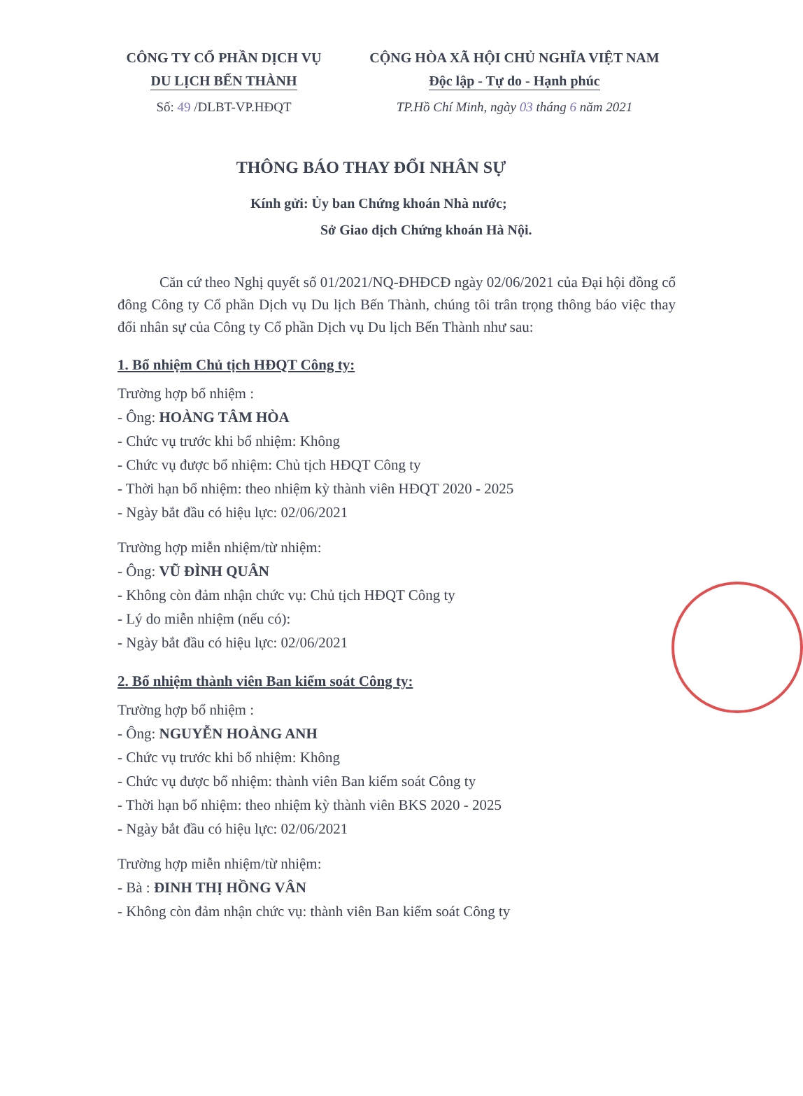CÔNG TY CỔ PHẦN DỊCH VỤ
DU LỊCH BẾN THÀNH
CỘNG HÒA XÃ HỘI CHỦ NGHĨA VIỆT NAM
Độc lập - Tự do - Hạnh phúc
Số: 49 /DLBT-VP.HĐQT TP.Hồ Chí Minh, ngày 03 tháng 6 năm 2021
THÔNG BÁO THAY ĐỔI NHÂN SỰ
Kính gửi: Ủy ban Chứng khoán Nhà nước;
Sở Giao dịch Chứng khoán Hà Nội.
Căn cứ theo Nghị quyết số 01/2021/NQ-ĐHĐCĐ ngày 02/06/2021 của Đại hội đồng cổ đông Công ty Cổ phần Dịch vụ Du lịch Bến Thành, chúng tôi trân trọng thông báo việc thay đổi nhân sự của Công ty Cổ phần Dịch vụ Du lịch Bến Thành như sau:
1. Bổ nhiệm Chủ tịch HĐQT Công ty:
Trường hợp bổ nhiệm :
- Ông: HOÀNG TÂM HÒA
- Chức vụ trước khi bổ nhiệm: Không
- Chức vụ được bổ nhiệm: Chủ tịch HĐQT Công ty
- Thời hạn bổ nhiệm: theo nhiệm kỳ thành viên HĐQT 2020 - 2025
- Ngày bắt đầu có hiệu lực: 02/06/2021
Trường hợp miễn nhiệm/từ nhiệm:
- Ông: VŨ ĐÌNH QUÂN
- Không còn đảm nhận chức vụ: Chủ tịch HĐQT Công ty
- Lý do miễn nhiệm (nếu có):
- Ngày bắt đầu có hiệu lực: 02/06/2021
2. Bổ nhiệm thành viên Ban kiểm soát Công ty:
Trường hợp bổ nhiệm :
- Ông: NGUYỄN HOÀNG ANH
- Chức vụ trước khi bổ nhiệm: Không
- Chức vụ được bổ nhiệm: thành viên Ban kiểm soát Công ty
- Thời hạn bổ nhiệm: theo nhiệm kỳ thành viên BKS 2020 - 2025
- Ngày bắt đầu có hiệu lực: 02/06/2021
Trường hợp miễn nhiệm/từ nhiệm:
- Bà : ĐINH THỊ HỒNG VÂN
- Không còn đảm nhận chức vụ: thành viên Ban kiểm soát Công ty